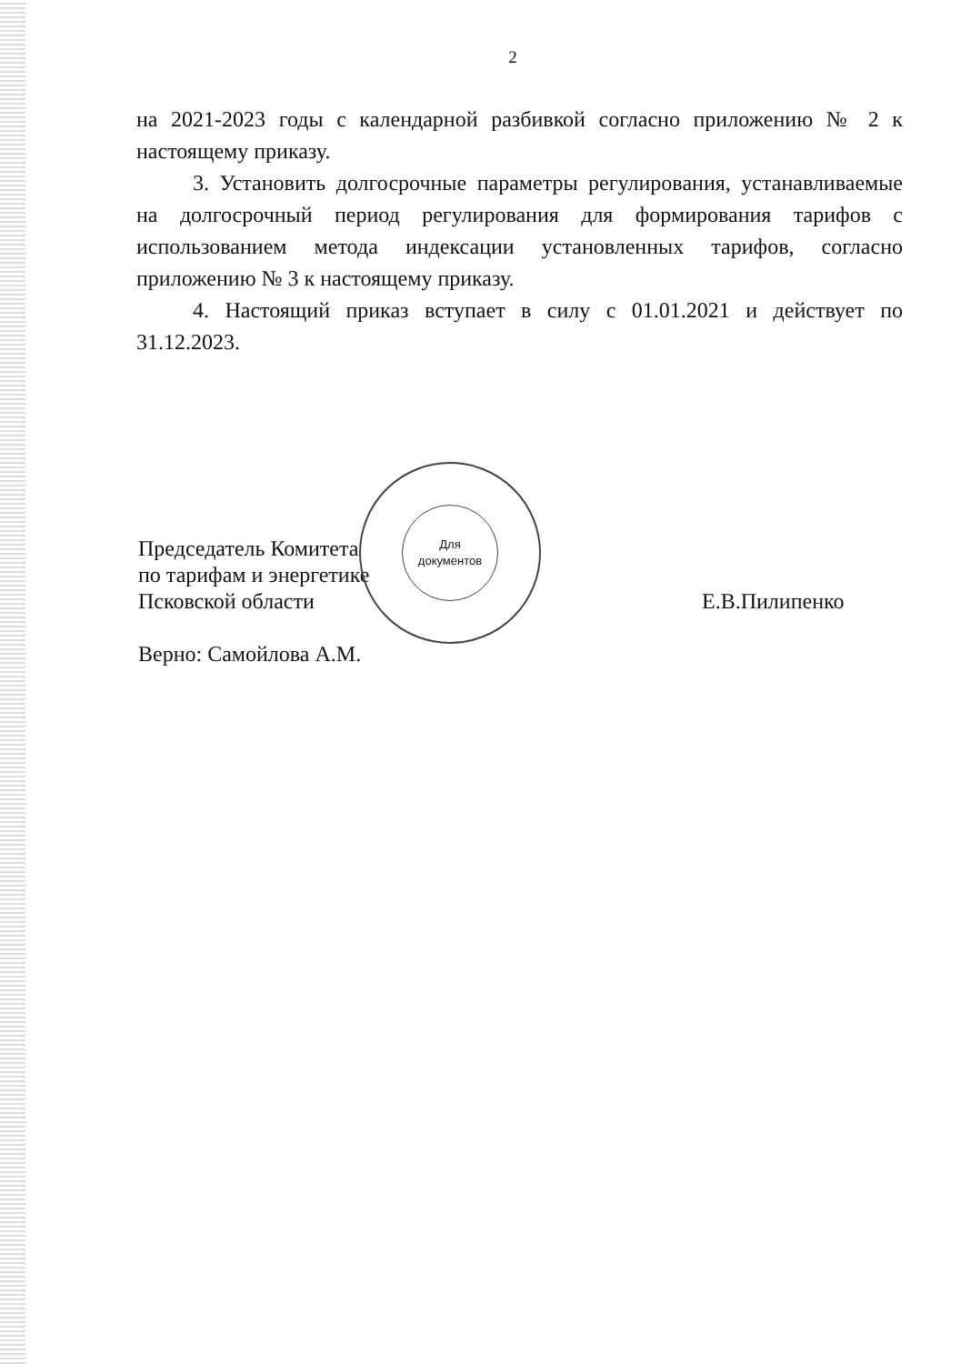2
на 2021-2023 годы с календарной разбивкой согласно приложению № 2 к настоящему приказу.
3. Установить долгосрочные параметры регулирования, устанавливаемые на долгосрочный период регулирования для формирования тарифов с использованием метода индексации установленных тарифов, согласно приложению № 3 к настоящему приказу.
4. Настоящий приказ вступает в силу с 01.01.2021 и действует по 31.12.2023.
Председатель Комитета
по тарифам и энергетике
Псковской области
Верно: Самойлова А.М.
Е.В.Пилипенко
Для
документов